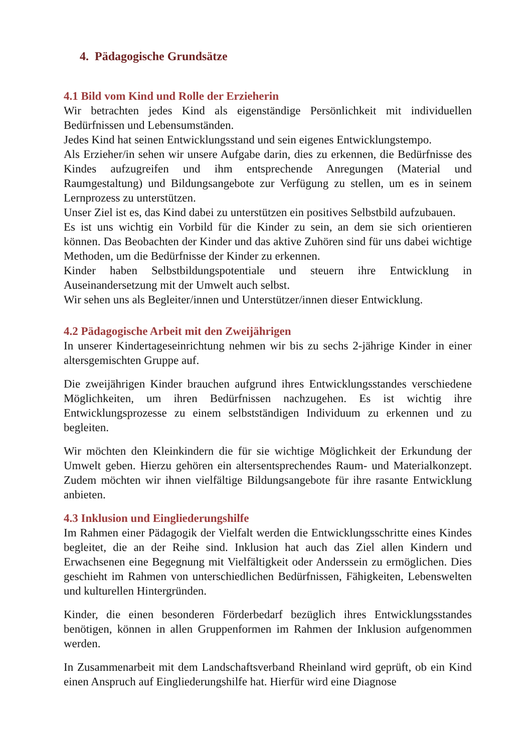4. Pädagogische Grundsätze
4.1 Bild vom Kind und Rolle der Erzieherin
Wir betrachten jedes Kind als eigenständige Persönlichkeit mit individuellen Bedürfnissen und Lebensumständen.
Jedes Kind hat seinen Entwicklungsstand und sein eigenes Entwicklungstempo.
Als Erzieher/in sehen wir unsere Aufgabe darin, dies zu erkennen, die Bedürfnisse des Kindes aufzugreifen und ihm entsprechende Anregungen (Material und Raumgestaltung) und Bildungsangebote zur Verfügung zu stellen, um es in seinem Lernprozess zu unterstützen.
Unser Ziel ist es, das Kind dabei zu unterstützen ein positives Selbstbild aufzubauen.
Es ist uns wichtig ein Vorbild für die Kinder zu sein, an dem sie sich orientieren können. Das Beobachten der Kinder und das aktive Zuhören sind für uns dabei wichtige Methoden, um die Bedürfnisse der Kinder zu erkennen.
Kinder haben Selbstbildungspotentiale und steuern ihre Entwicklung in Auseinandersetzung mit der Umwelt auch selbst.
Wir sehen uns als Begleiter/innen und Unterstützer/innen dieser Entwicklung.
4.2 Pädagogische Arbeit mit den Zweijährigen
In unserer Kindertageseinrichtung nehmen wir bis zu sechs 2-jährige Kinder in einer altersgemischten Gruppe auf.
Die zweijährigen Kinder brauchen aufgrund ihres Entwicklungsstandes verschiedene Möglichkeiten, um ihren Bedürfnissen nachzugehen. Es ist wichtig ihre Entwicklungsprozesse zu einem selbstständigen Individuum zu erkennen und zu begleiten.
Wir möchten den Kleinkindern die für sie wichtige Möglichkeit der Erkundung der Umwelt geben. Hierzu gehören ein altersentsprechendes Raum- und Materialkonzept. Zudem möchten wir ihnen vielfältige Bildungsangebote für ihre rasante Entwicklung anbieten.
4.3 Inklusion und Eingliederungshilfe
Im Rahmen einer Pädagogik der Vielfalt werden die Entwicklungsschritte eines Kindes begleitet, die an der Reihe sind. Inklusion hat auch das Ziel allen Kindern und Erwachsenen eine Begegnung mit Vielfältigkeit oder Anderssein zu ermöglichen. Dies geschieht im Rahmen von unterschiedlichen Bedürfnissen, Fähigkeiten, Lebenswelten und kulturellen Hintergründen.
Kinder, die einen besonderen Förderbedarf bezüglich ihres Entwicklungsstandes benötigen, können in allen Gruppenformen im Rahmen der Inklusion aufgenommen werden.
In Zusammenarbeit mit dem Landschaftsverband Rheinland wird geprüft, ob ein Kind einen Anspruch auf Eingliederungshilfe hat. Hierfür wird eine Diagnose